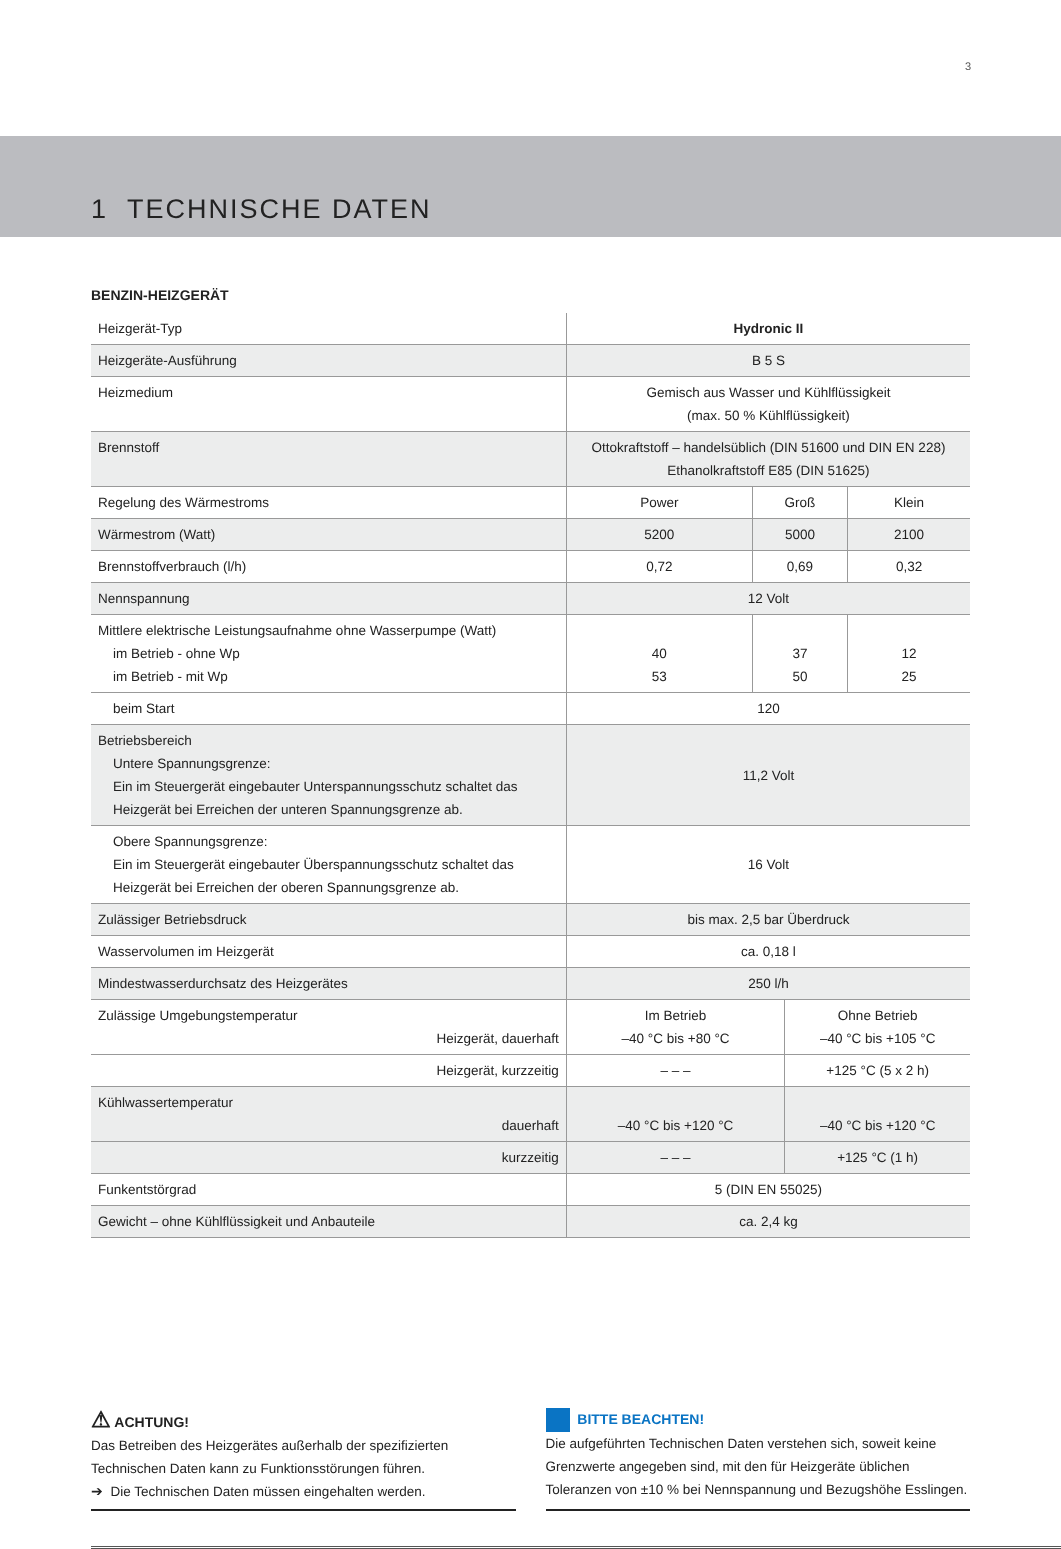3
1 TECHNISCHE DATEN
BENZIN-HEIZGERÄT
| Heizgerät-Typ | | Hydronic II | | | |
| Heizgeräte-Ausführung | | B 5 S | | | |
| Heizmedium | | Gemisch aus Wasser und Kühlflüssigkeit (max. 50 % Kühlflüssigkeit) | | | |
| Brennstoff | | Ottokraftstoff – handelsüblich (DIN 51600 und DIN EN 228) Ethanolkraftstoff E85 (DIN 51625) | | | |
| Regelung des Wärmestroms | | Power | Groß | | Klein |
| Wärmestrom (Watt) | | 5200 | 5000 | | 2100 |
| Brennstoffverbrauch (l/h) | | 0,72 | 0,69 | | 0,32 |
| Nennspannung | | 12 Volt | | | |
| Mittlere elektrische Leistungsaufnahme ohne Wasserpumpe (Watt) im Betrieb - ohne Wp im Betrieb - mit Wp | | 40 53 | 37 50 | | 12 25 |
| beim Start | | 120 | | | |
| Betriebsbereich Untere Spannungsgrenze: Ein im Steuergerät eingebauter Unterspannungsschutz schaltet das Heizgerät bei Erreichen der unteren Spannungsgrenze ab. | | 11,2 Volt | | | |
| Obere Spannungsgrenze: Ein im Steuergerät eingebauter Überspannungsschutz schaltet das Heizgerät bei Erreichen der oberen Spannungsgrenze ab. | | 16 Volt | | | |
| Zulässiger Betriebsdruck | | bis max. 2,5 bar Überdruck | | | |
| Wasservolumen im Heizgerät | | ca. 0,18 l | | | |
| Mindestwasserdurchsatz des Heizgerätes | | 250 l/h | | | |
| Zulässige Umgebungstemperatur | Heizgerät, dauerhaft | Im Betrieb –40 °C bis +80 °C | | Ohne Betrieb –40 °C bis +105 °C | |
| | Heizgerät, kurzzeitig | – – – | | +125 °C (5 x 2 h) | |
| Kühlwassertemperatur | dauerhaft | –40 °C bis +120 °C | | –40 °C bis +120 °C | |
| | kurzzeitig | – – – | | +125 °C (1 h) | |
| Funkentstörgrad | | 5 (DIN EN 55025) | | | |
| Gewicht – ohne Kühlflüssigkeit und Anbauteile | | ca. 2,4 kg | | | |
⚠ ACHTUNG!
Das Betreiben des Heizgerätes außerhalb der spezifizierten Technischen Daten kann zu Funktionsstörungen führen.
➔ Die Technischen Daten müssen eingehalten werden.
BITTE BEACHTEN!
Die aufgeführten Technischen Daten verstehen sich, soweit keine Grenzwerte angegeben sind, mit den für Heizgeräte üblichen Toleranzen von ±10 % bei Nennspannung und Bezugshöhe Esslingen.